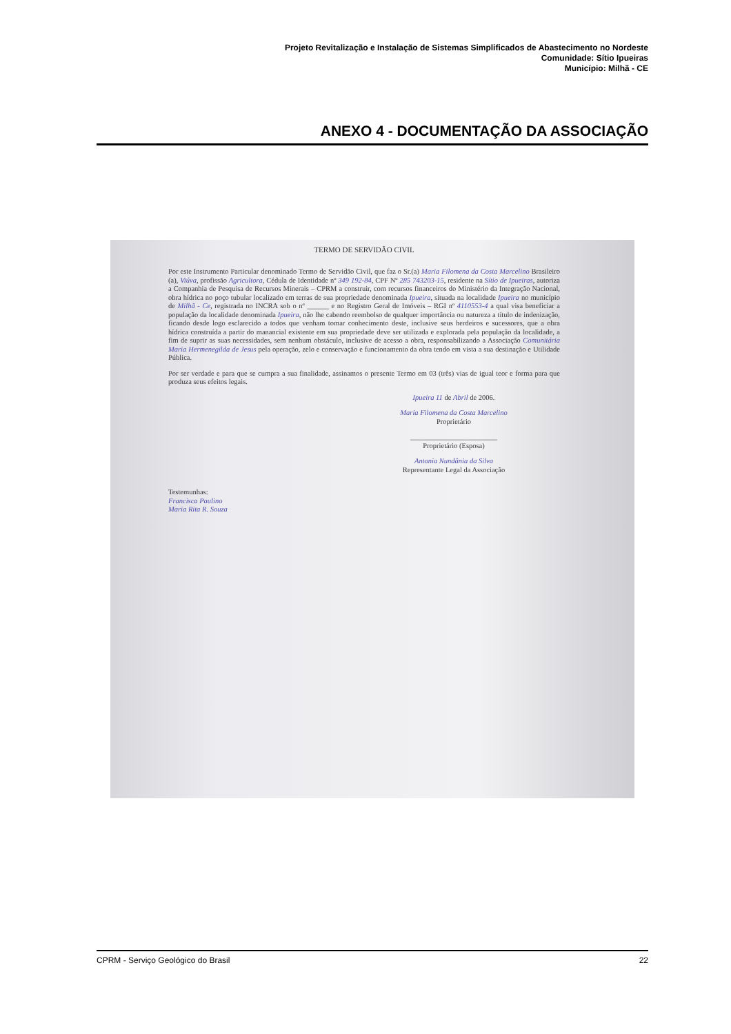Projeto Revitalização e Instalação de Sistemas Simplificados de Abastecimento no Nordeste
Comunidade: Sítio Ipueiras
Município: Milhã - CE
ANEXO 4 - DOCUMENTAÇÃO DA ASSOCIAÇÃO
TERMO DE SERVIDÃO CIVIL
Por este Instrumento Particular denominado Termo de Servidão Civil, que faz o Sr.(a) Maria Filomena da Costa Marcelino Brasileiro (a), Viúva, profissão Agricultora, Cédula de Identidade nº 349 192-84, CPF Nº 285 743203-15, residente na Sítio de Ipueiras, autoriza a Companhia de Pesquisa de Recursos Minerais – CPRM a construir, com recursos financeiros do Ministério da Integração Nacional, obra hídrica no poço tubular localizado em terras de sua propriedade denominada Ipueira, situada na localidade Ipueira no município de Milhã - Ce, registrada no INCRA sob o nº ______ e no Registro Geral de Imóveis – RGI nº 4110553-4 a qual visa beneficiar a população da localidade denominada Ipueira, não lhe cabendo reembolso de qualquer importância ou natureza a título de indenização, ficando desde logo esclarecido a todos que venham tomar conhecimento deste, inclusive seus herdeiros e sucessores, que a obra hídrica construída a partir do manancial existente em sua propriedade deve ser utilizada e explorada pela população da localidade, a fim de suprir as suas necessidades, sem nenhum obstáculo, inclusive de acesso a obra, responsabilizando a Associação Comunitária Maria Hermenegilda de Jesus pela operação, zelo e conservação e funcionamento da obra tendo em vista a sua destinação e Utilidade Pública.
Por ser verdade e para que se cumpra a sua finalidade, assinamos o presente Termo em 03 (três) vias de igual teor e forma para que produza seus efeitos legais.
Ipueira 11 de Abril de 2006.
Maria Filomena da Costa Marcelino
Proprietário
________________________
Proprietário (Esposa)
Antonia Nundânia da Silva
Representante Legal da Associação
Testemunhas:
Francisca Paulino
Maria Rita R. Souza
CPRM - Serviço Geológico do Brasil 22